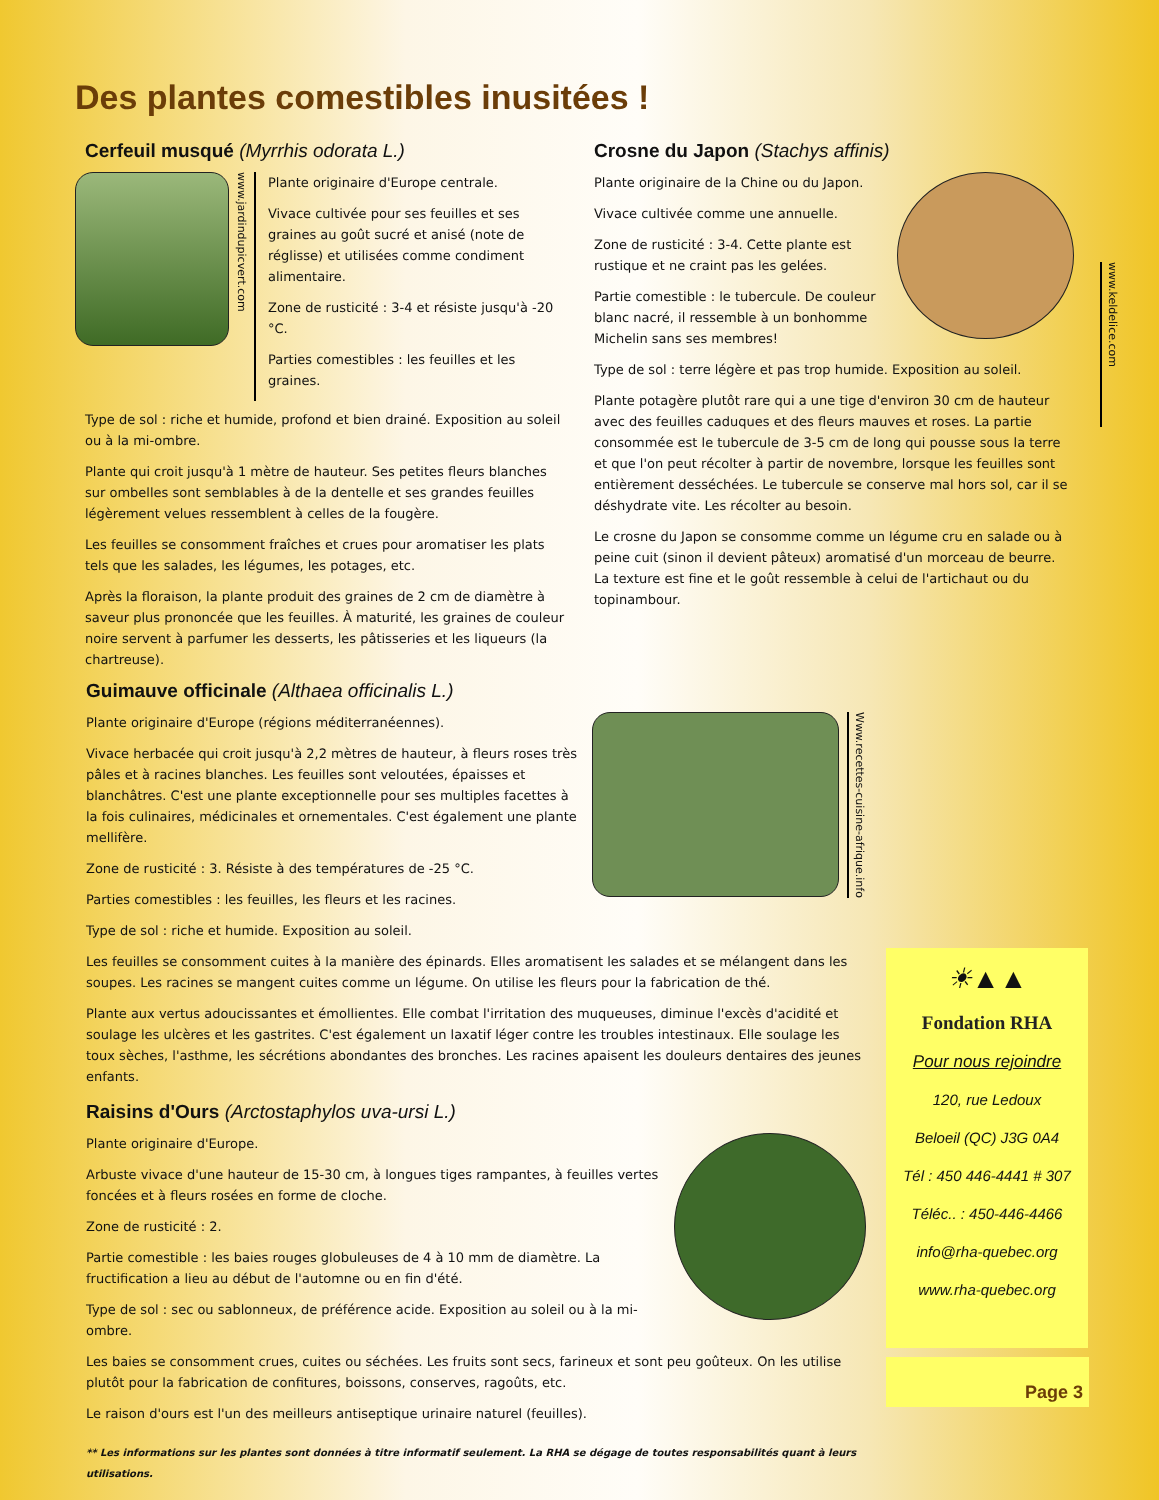Des plantes comestibles inusitées !
Cerfeuil musqué (Myrrhis odorata L.)
www.jardindupicvert.com
Plante originaire d'Europe centrale.
Vivace cultivée pour ses feuilles et ses graines au goût sucré et anisé (note de réglisse) et utilisées comme condiment alimentaire.
Zone de rusticité : 3-4 et résiste jusqu'à -20 °C.
Parties comestibles : les feuilles et les graines.
Type de sol : riche et humide, profond et bien drainé. Exposition au soleil ou à la mi-ombre.
Plante qui croit jusqu'à 1 mètre de hauteur. Ses petites fleurs blanches sur ombelles sont semblables à de la dentelle et ses grandes feuilles légèrement velues ressemblent à celles de la fougère.
Les feuilles se consomment fraîches et crues pour aromatiser les plats tels que les salades, les légumes, les potages, etc.
Après la floraison, la plante produit des graines de 2 cm de diamètre à saveur plus prononcée que les feuilles. À maturité, les graines de couleur noire servent à parfumer les desserts, les pâtisseries et les liqueurs (la chartreuse).
Crosne du Japon (Stachys affinis)
Plante originaire de la Chine ou du Japon.
Vivace cultivée comme une annuelle.
Zone de rusticité : 3-4. Cette plante est rustique et ne craint pas les gelées.
Partie comestible : le tubercule. De couleur blanc nacré, il ressemble à un bonhomme Michelin sans ses membres!
Type de sol : terre légère et pas trop humide. Exposition au soleil.
Plante potagère plutôt rare qui a une tige d'environ 30 cm de hauteur avec des feuilles caduques et des fleurs mauves et roses. La partie consommée est le tubercule de 3-5 cm de long qui pousse sous la terre et que l'on peut récolter à partir de novembre, lorsque les feuilles sont entièrement desséchées. Le tubercule se conserve mal hors sol, car il se déshydrate vite. Les récolter au besoin.
Le crosne du Japon se consomme comme un légume cru en salade ou à peine cuit (sinon il devient pâteux) aromatisé d'un morceau de beurre. La texture est fine et le goût ressemble à celui de l'artichaut ou du topinambour.
www.keldelice.com
Guimauve officinale (Althaea officinalis L.)
Www.recettes-cuisine-afrique.info
Plante originaire d'Europe (régions méditerranéennes).
Vivace herbacée qui croit jusqu'à 2,2 mètres de hauteur, à fleurs roses très pâles et à racines blanches. Les feuilles sont veloutées, épaisses et blanchâtres. C'est une plante exceptionnelle pour ses multiples facettes à la fois culinaires, médicinales et ornementales. C'est également une plante mellifère.
Zone de rusticité : 3. Résiste à des températures de -25 °C.
Parties comestibles : les feuilles, les fleurs et les racines.
Type de sol : riche et humide. Exposition au soleil.
Les feuilles se consomment cuites à la manière des épinards. Elles aromatisent les salades et se mélangent dans les soupes. Les racines se mangent cuites comme un légume. On utilise les fleurs pour la fabrication de thé.
Plante aux vertus adoucissantes et émollientes. Elle combat l'irritation des muqueuses, diminue l'excès d'acidité et soulage les ulcères et les gastrites. C'est également un laxatif léger contre les troubles intestinaux. Elle soulage les toux sèches, l'asthme, les sécrétions abondantes des bronches. Les racines apaisent les douleurs dentaires des jeunes enfants.
Raisins d'Ours (Arctostaphylos uva-ursi L.)
Plante originaire d'Europe.
Arbuste vivace d'une hauteur de 15-30 cm, à longues tiges rampantes, à feuilles vertes foncées et à fleurs rosées en forme de cloche.
Zone de rusticité : 2.
Partie comestible : les baies rouges globuleuses de 4 à 10 mm de diamètre. La fructification a lieu au début de l'automne ou en fin d'été.
Type de sol : sec ou sablonneux, de préférence acide. Exposition au soleil ou à la mi-ombre.
Les baies se consomment crues, cuites ou séchées. Les fruits sont secs, farineux et sont peu goûteux. On les utilise plutôt pour la fabrication de confitures, boissons, conserves, ragoûts, etc.
Le raison d'ours est l'un des meilleurs antiseptique urinaire naturel (feuilles).
** Les informations sur les plantes sont données à titre informatif seulement. La RHA se dégage de toutes responsabilités quant à leurs utilisations.
☀▲▲
Fondation RHA
Pour nous rejoindre
120, rue Ledoux
Beloeil (QC) J3G 0A4
Tél : 450 446-4441 # 307
Téléc.. : 450-446-4466
info@rha-quebec.org
www.rha-quebec.org
Page 3